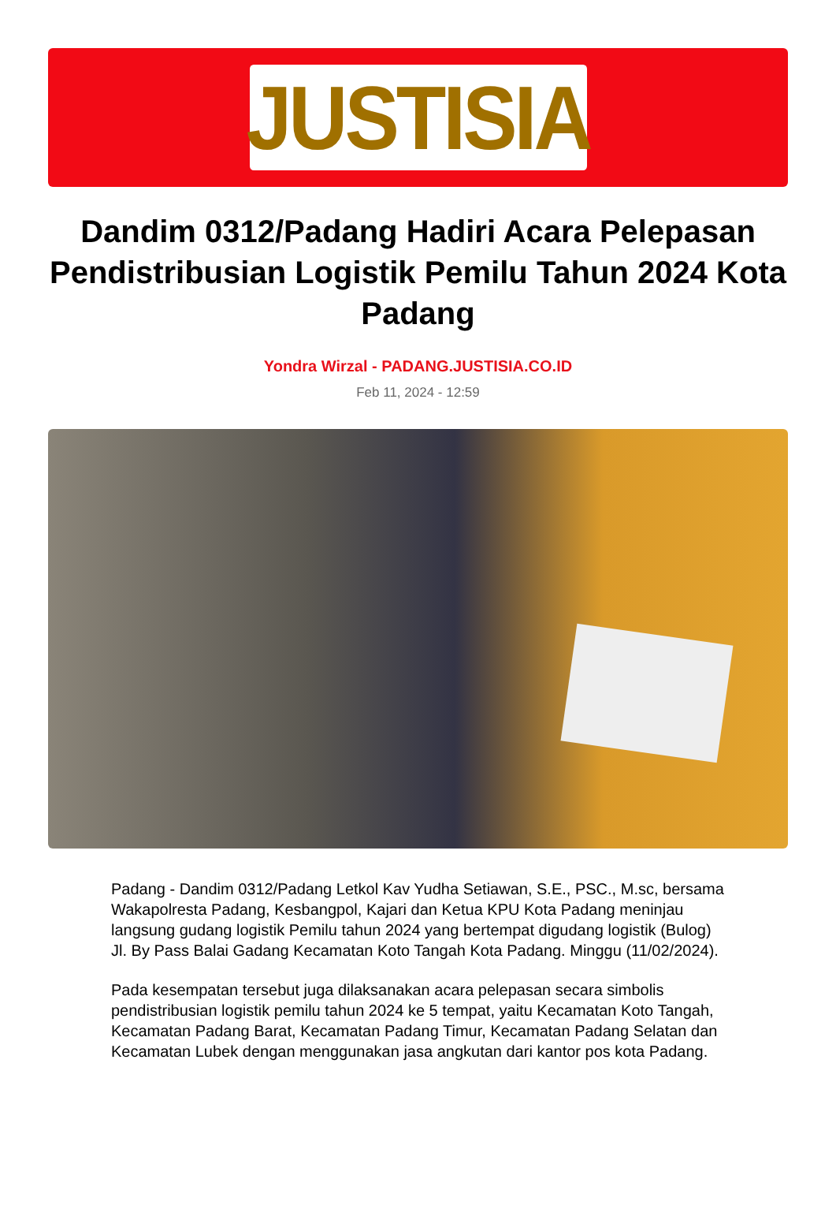JUSTISIA
Dandim 0312/Padang Hadiri Acara Pelepasan Pendistribusian Logistik Pemilu Tahun 2024 Kota Padang
Yondra Wirzal - PADANG.JUSTISIA.CO.ID
Feb 11, 2024 - 12:59
Padang - Dandim 0312/Padang Letkol Kav Yudha Setiawan, S.E., PSC., M.sc, bersama Wakapolresta Padang, Kesbangpol, Kajari dan Ketua KPU Kota Padang meninjau langsung gudang logistik Pemilu tahun 2024 yang bertempat digudang logistik (Bulog) Jl. By Pass Balai Gadang Kecamatan Koto Tangah Kota Padang. Minggu (11/02/2024).
Pada kesempatan tersebut juga dilaksanakan acara pelepasan secara simbolis pendistribusian logistik pemilu tahun 2024 ke 5 tempat, yaitu Kecamatan Koto Tangah, Kecamatan Padang Barat, Kecamatan Padang Timur, Kecamatan Padang Selatan dan Kecamatan Lubek dengan menggunakan jasa angkutan dari kantor pos kota Padang.